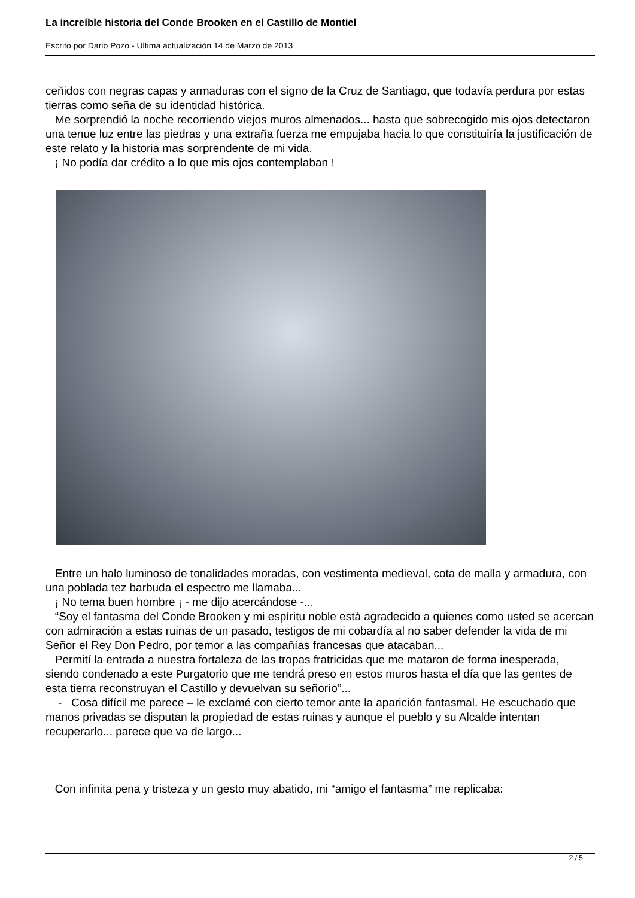La increíble historia del Conde Brooken en el Castillo de Montiel
Escrito por Dario Pozo - Ultima actualización 14 de Marzo de 2013
ceñidos con negras capas y armaduras con el signo de la Cruz de Santiago, que todavía perdura por estas tierras como seña de su identidad histórica.
Me sorprendió la noche recorriendo viejos muros almenados... hasta que sobrecogido mis ojos detectaron una tenue luz entre las piedras y una extraña fuerza me empujaba hacia lo que constituiría la justificación de este relato y la historia mas sorprendente de mi vida.
¡ No podía dar crédito a lo que mis ojos contemplaban !
Entre un halo luminoso de tonalidades moradas, con vestimenta medieval, cota de malla y armadura, con una poblada tez barbuda el espectro me llamaba...
¡ No tema buen hombre ¡ - me dijo acercándose -...
“Soy el fantasma del Conde Brooken y mi espíritu noble está agradecido a quienes como usted se acercan con admiración a estas ruinas de un pasado, testigos de mi cobardía al no saber defender la vida de mi Señor el Rey Don Pedro, por temor a las compañías francesas que atacaban...
Permití la entrada a nuestra fortaleza de las tropas fratricidas que me mataron de forma inesperada, siendo condenado a este Purgatorio que me tendrá preso en estos muros hasta el día que las gentes de esta tierra reconstruyan el Castillo y devuelvan su señorío”...
- Cosa difícil me parece – le exclamé con cierto temor ante la aparición fantasmal. He escuchado que manos privadas se disputan la propiedad de estas ruinas y aunque el pueblo y su Alcalde intentan recuperarlo... parece que va de largo...
Con infinita pena y tristeza y un gesto muy abatido, mi “amigo el fantasma” me replicaba:
2 / 5